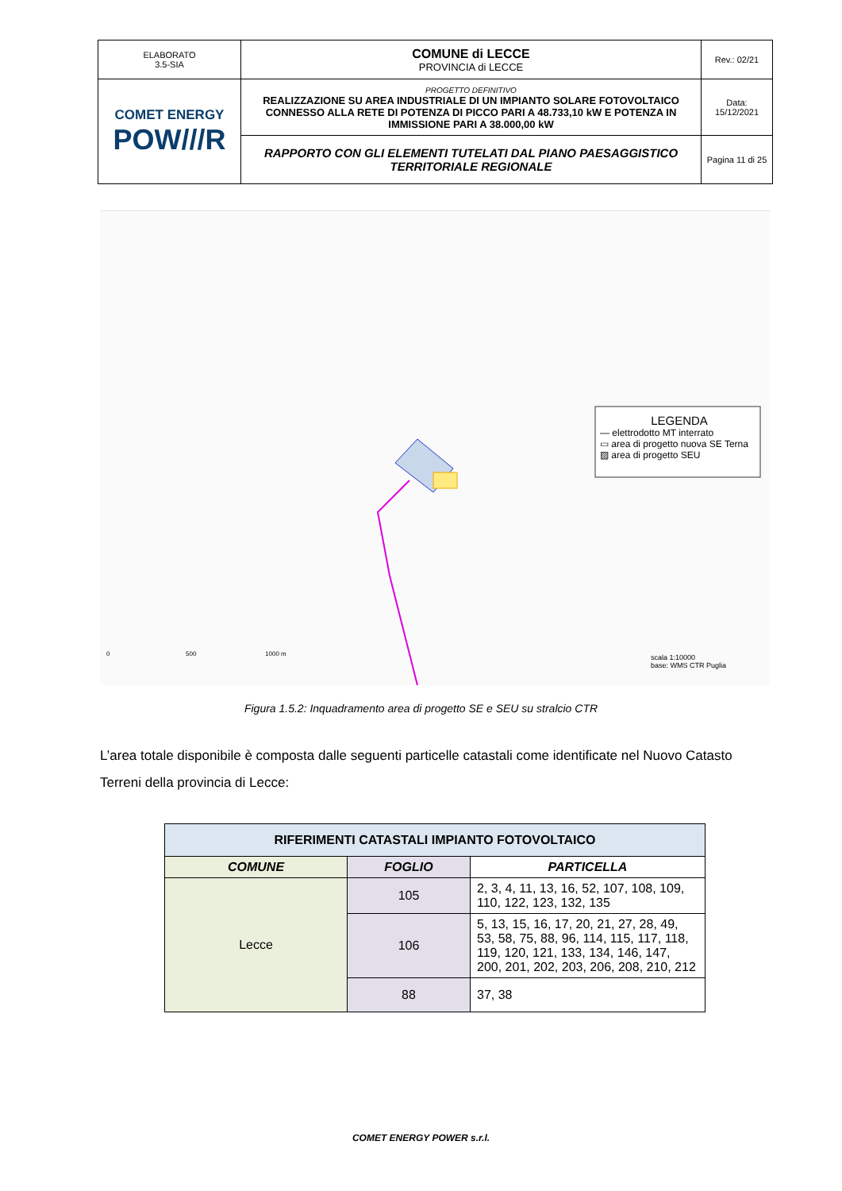| ELABORATO 3.5-SIA | COMUNE di LECCE PROVINCIA di LECCE | Rev.: 02/21 |
| COMET ENERGY POW///R | PROGETTO DEFINITIVO REALIZZAZIONE SU AREA INDUSTRIALE DI UN IMPIANTO SOLARE FOTOVOLTAICO CONNESSO ALLA RETE DI POTENZA DI PICCO PARI A 48.733,10 kW E POTENZA IN IMMISSIONE PARI A 38.000,00 kW | Data: 15/12/2021 |
| | RAPPORTO CON GLI ELEMENTI TUTELATI DAL PIANO PAESAGGISTICO TERRITORIALE REGIONALE | Pagina 11 di 25 |
LEGENDA
— elettrodotto MT interrato
▭ area di progetto nuova SE Terna
▨ area di progetto SEU
0 500 1000 m
scala 1:10000
base: WMS CTR Puglia
Figura 1.5.2: Inquadramento area di progetto SE e SEU su stralcio CTR
L’area totale disponibile è composta dalle seguenti particelle catastali come identificate nel Nuovo Catasto Terreni della provincia di Lecce:
| RIFERIMENTI CATASTALI IMPIANTO FOTOVOLTAICO | | |
| --- | --- | --- |
| COMUNE | FOGLIO | PARTICELLA |
| Lecce | 105 | 2, 3, 4, 11, 13, 16, 52, 107, 108, 109, 110, 122, 123, 132, 135 |
| | 106 | 5, 13, 15, 16, 17, 20, 21, 27, 28, 49, 53, 58, 75, 88, 96, 114, 115, 117, 118, 119, 120, 121, 133, 134, 146, 147, 200, 201, 202, 203, 206, 208, 210, 212 |
| | 88 | 37, 38 |
COMET ENERGY POWER s.r.l.